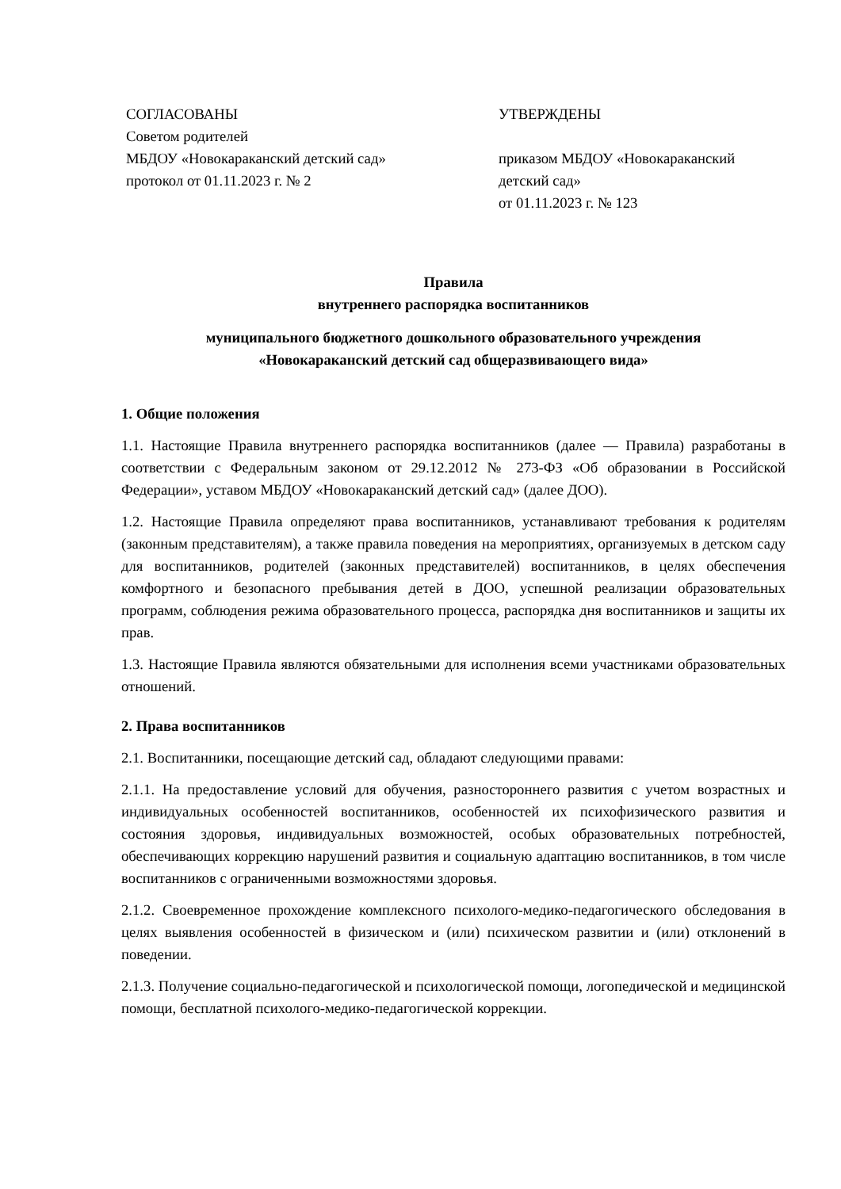СОГЛАСОВАНЫ
Советом родителей
МБДОУ «Новокараканский детский сад»
протокол от 01.11.2023 г. № 2
УТВЕРЖДЕНЫ
приказом МБДОУ «Новокараканский детский сад»
от 01.11.2023 г. № 123
Правила
внутреннего распорядка воспитанников
муниципального бюджетного дошкольного образовательного учреждения
«Новокараканский детский сад общеразвивающего вида»
1. Общие положения
1.1. Настоящие Правила внутреннего распорядка воспитанников (далее — Правила) разработаны в соответствии с Федеральным законом от 29.12.2012 № 273-ФЗ «Об образовании в Российской Федерации», уставом МБДОУ «Новокараканский детский сад» (далее ДОО).
1.2. Настоящие Правила определяют права воспитанников, устанавливают требования к родителям (законным представителям), а также правила поведения на мероприятиях, организуемых в детском саду для воспитанников, родителей (законных представителей) воспитанников, в целях обеспечения комфортного и безопасного пребывания детей в ДОО, успешной реализации образовательных программ, соблюдения режима образовательного процесса, распорядка дня воспитанников и защиты их прав.
1.3. Настоящие Правила являются обязательными для исполнения всеми участниками образовательных отношений.
2. Права воспитанников
2.1. Воспитанники, посещающие детский сад, обладают следующими правами:
2.1.1. На предоставление условий для обучения, разностороннего развития с учетом возрастных и индивидуальных особенностей воспитанников, особенностей их психофизического развития и состояния здоровья, индивидуальных возможностей, особых образовательных потребностей, обеспечивающих коррекцию нарушений развития и социальную адаптацию воспитанников, в том числе воспитанников с ограниченными возможностями здоровья.
2.1.2. Своевременное прохождение комплексного психолого-медико-педагогического обследования в целях выявления особенностей в физическом и (или) психическом развитии и (или) отклонений в поведении.
2.1.3. Получение социально-педагогической и психологической помощи, логопедической и медицинской помощи, бесплатной психолого-медико-педагогической коррекции.